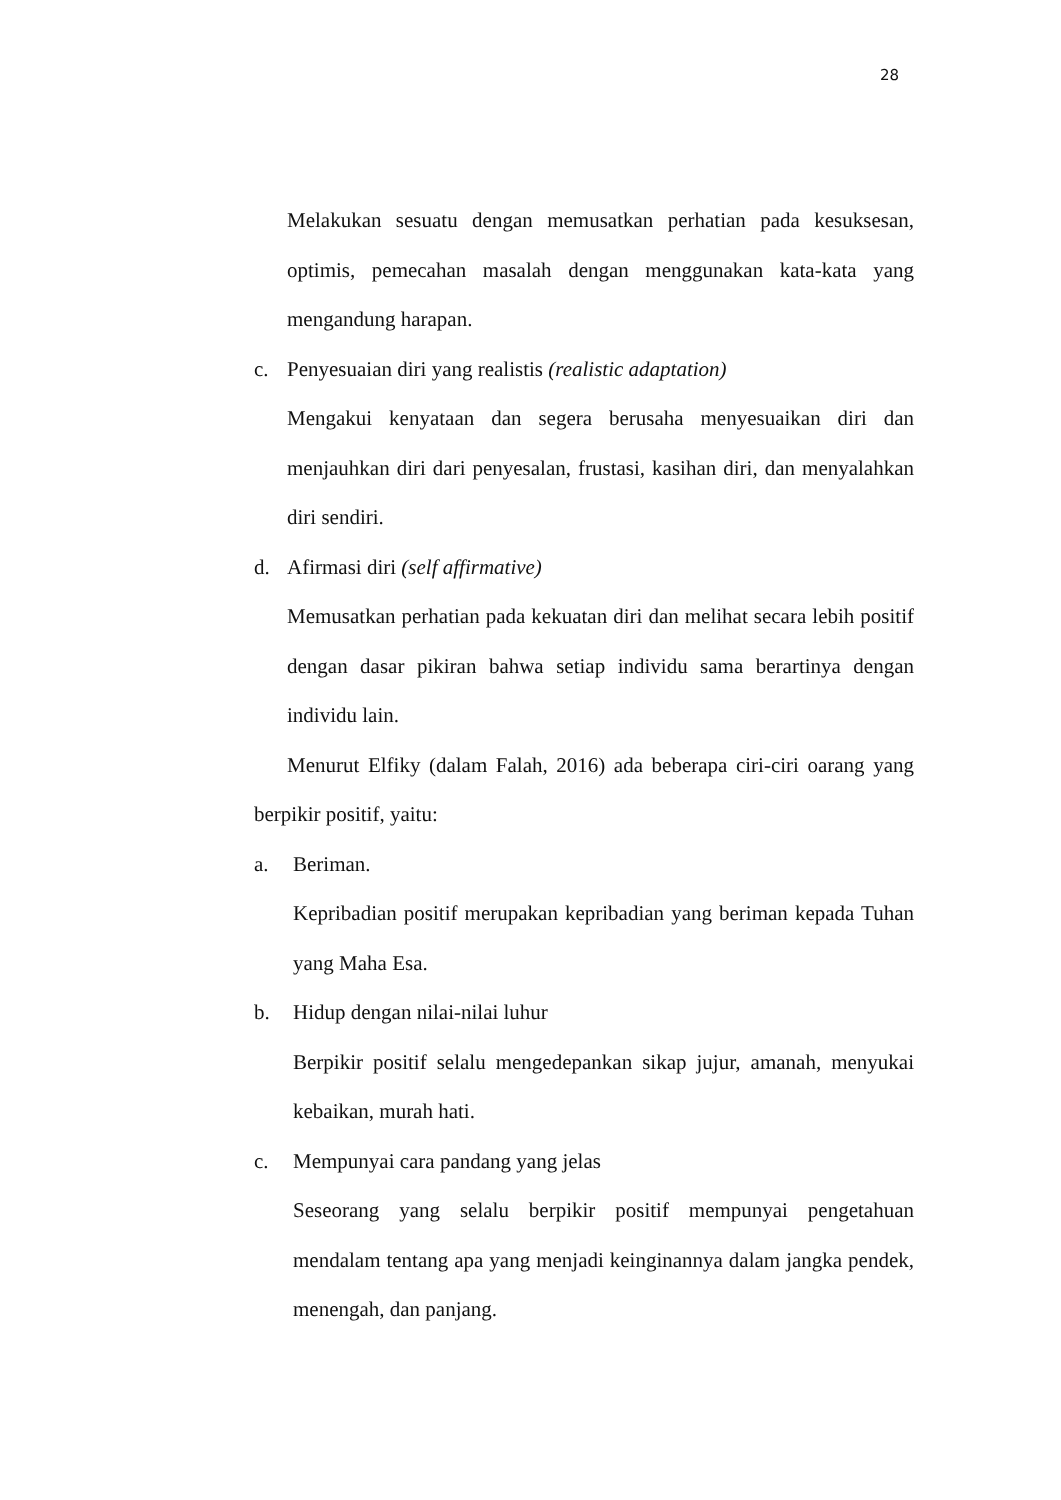28
Melakukan sesuatu dengan memusatkan perhatian pada kesuksesan, optimis, pemecahan masalah dengan menggunakan kata-kata yang mengandung harapan.
c. Penyesuaian diri yang realistis (realistic adaptation)
Mengakui kenyataan dan segera berusaha menyesuaikan diri dan menjauhkan diri dari penyesalan, frustasi, kasihan diri, dan menyalahkan diri sendiri.
d. Afirmasi diri (self affirmative)
Memusatkan perhatian pada kekuatan diri dan melihat secara lebih positif dengan dasar pikiran bahwa setiap individu sama berartinya dengan individu lain.
Menurut Elfiky (dalam Falah, 2016) ada beberapa ciri-ciri oarang yang berpikir positif, yaitu:
a. Beriman.
Kepribadian positif merupakan kepribadian yang beriman kepada Tuhan yang Maha Esa.
b. Hidup dengan nilai-nilai luhur
Berpikir positif selalu mengedepankan sikap jujur, amanah, menyukai kebaikan, murah hati.
c. Mempunyai cara pandang yang jelas
Seseorang yang selalu berpikir positif mempunyai pengetahuan mendalam tentang apa yang menjadi keinginannya dalam jangka pendek, menengah, dan panjang.